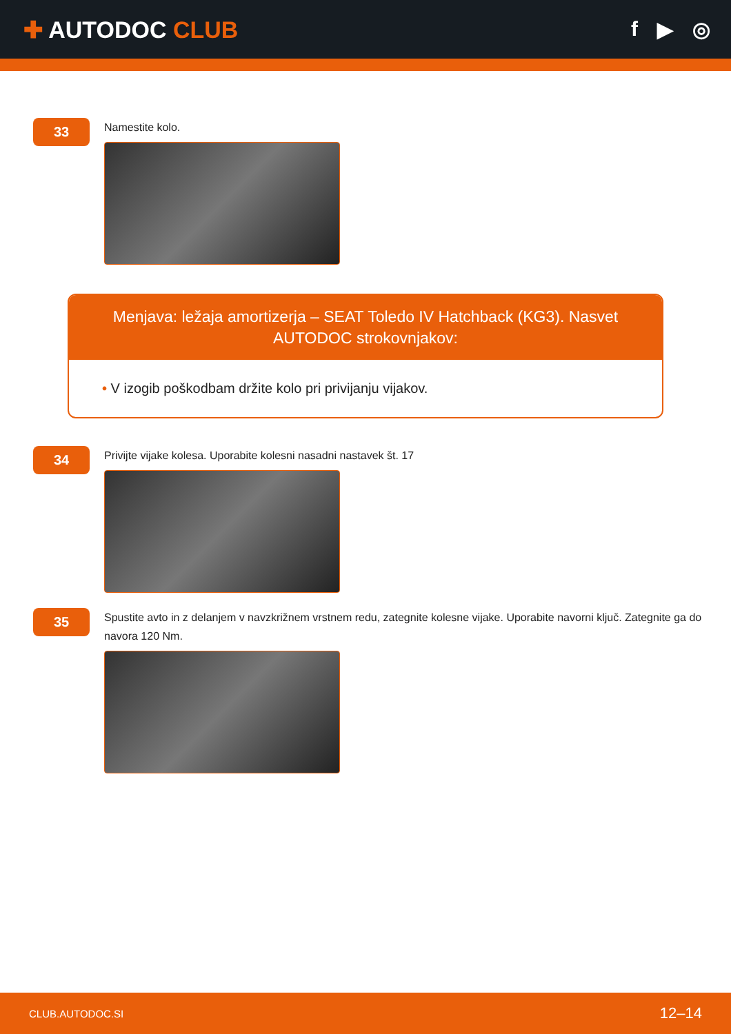✚ AUTODOC CLUB f ▶ ◎
33
Namestite kolo.
Menjava: ležaja amortizerja – SEAT Toledo IV Hatchback (KG3). Nasvet AUTODOC strokovnjakov:
• V izogib poškodbam držite kolo pri privijanju vijakov.
34
Privijte vijake kolesa. Uporabite kolesni nasadni nastavek št. 17
35
Spustite avto in z delanjem v navzkrižnem vrstnem redu, zategnite kolesne vijake. Uporabite navorni ključ. Zategnite ga do navora 120 Nm.
CLUB.AUTODOC.SI 12–14